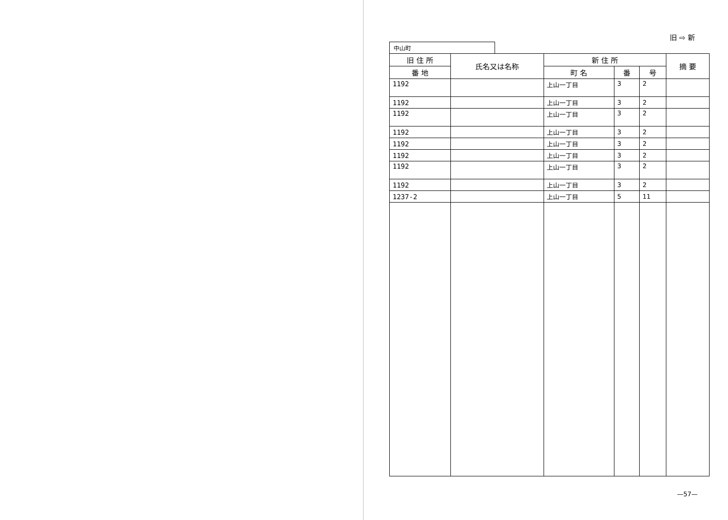旧 ⇨ 新
中山町
| 旧 住 所 | 氏名又は名称 | 新 住 所 | | | 摘 要 |
| --- | --- | --- | --- | --- | --- |
| 番 地 | | 町 名 | 番 | 号 | |
| 1192 | | 上山一丁目 | 3 | 2 | |
| 1192 | | 上山一丁目 | 3 | 2 | |
| 1192 | | 上山一丁目 | 3 | 2 | |
| 1192 | | 上山一丁目 | 3 | 2 | |
| 1192 | | 上山一丁目 | 3 | 2 | |
| 1192 | | 上山一丁目 | 3 | 2 | |
| 1192 | | 上山一丁目 | 3 | 2 | |
| 1192 | | 上山一丁目 | 3 | 2 | |
| 1237-2 | | 上山一丁目 | 5 | 11 | |
—57—